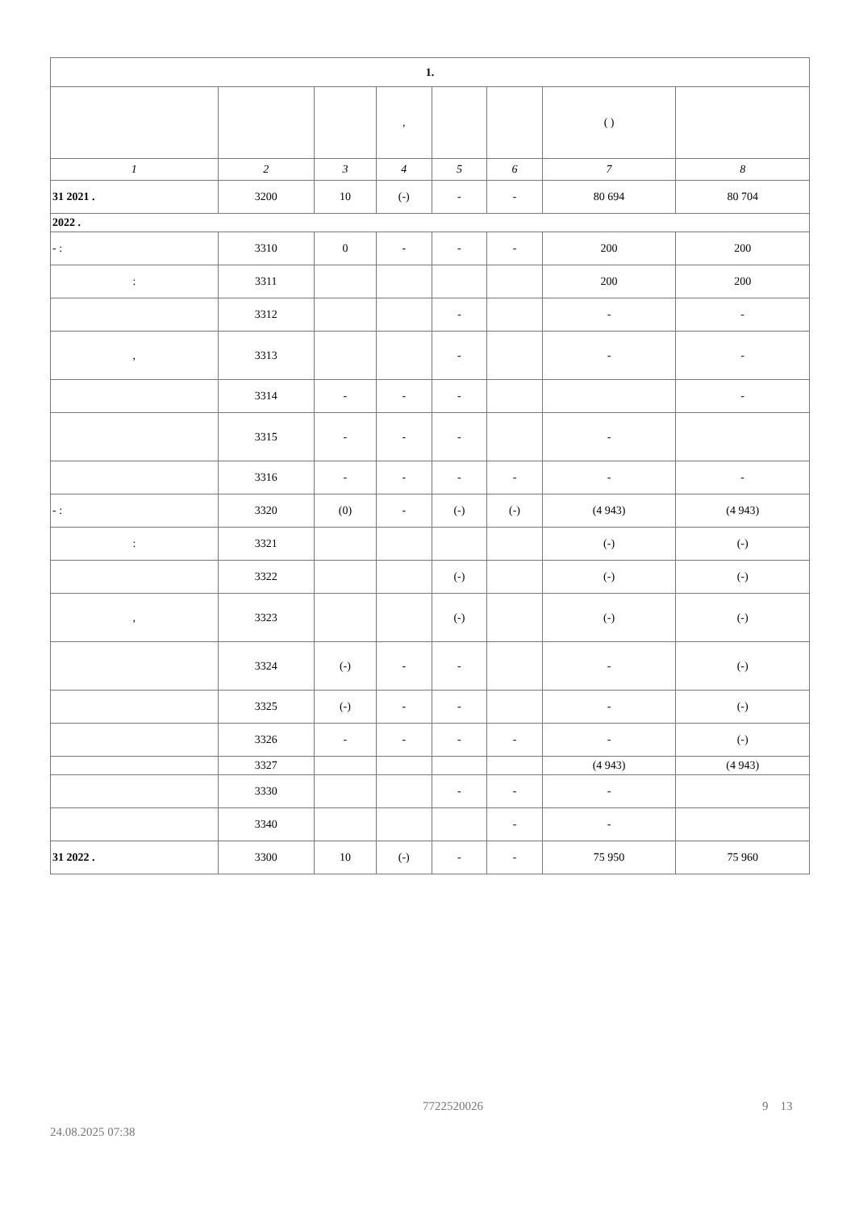| 1. | | | | | | | |
| --- | --- | --- | --- | --- | --- | --- | --- |
| | | | , | | | ( ) | |
| 1 | 2 | 3 | 4 | 5 | 6 | 7 | 8 |
| 31 2021 . | 3200 | 10 | (-) | - | - | 80 694 | 80 704 |
| 2022 . | | | | | | | |
| - : | 3310 | 0 | - | - | - | 200 | 200 |
| : | 3311 | | | | | 200 | 200 |
| | 3312 | | | - | | - | - |
| , | 3313 | | | - | | - | - |
| | 3314 | - | - | - | | | - |
| | 3315 | - | - | - | | - | |
| | 3316 | - | - | - | - | - | - |
| - : | 3320 | (0) | - | (-) | (-) | (4 943) | (4 943) |
| : | 3321 | | | | | (-) | (-) |
| | 3322 | | | (-) | | (-) | (-) |
| , | 3323 | | | (-) | | (-) | (-) |
| | 3324 | (-) | - | - | | - | (-) |
| | 3325 | (-) | - | - | | - | (-) |
| | 3326 | - | - | - | - | - | (-) |
| | 3327 | | | | | (4 943) | (4 943) |
| | 3330 | | | - | - | - | |
| | 3340 | | | | - | - | |
| 31 2022 . | 3300 | 10 | (-) | - | - | 75 950 | 75 960 |
7722520026 9 13
24.08.2025 07:38